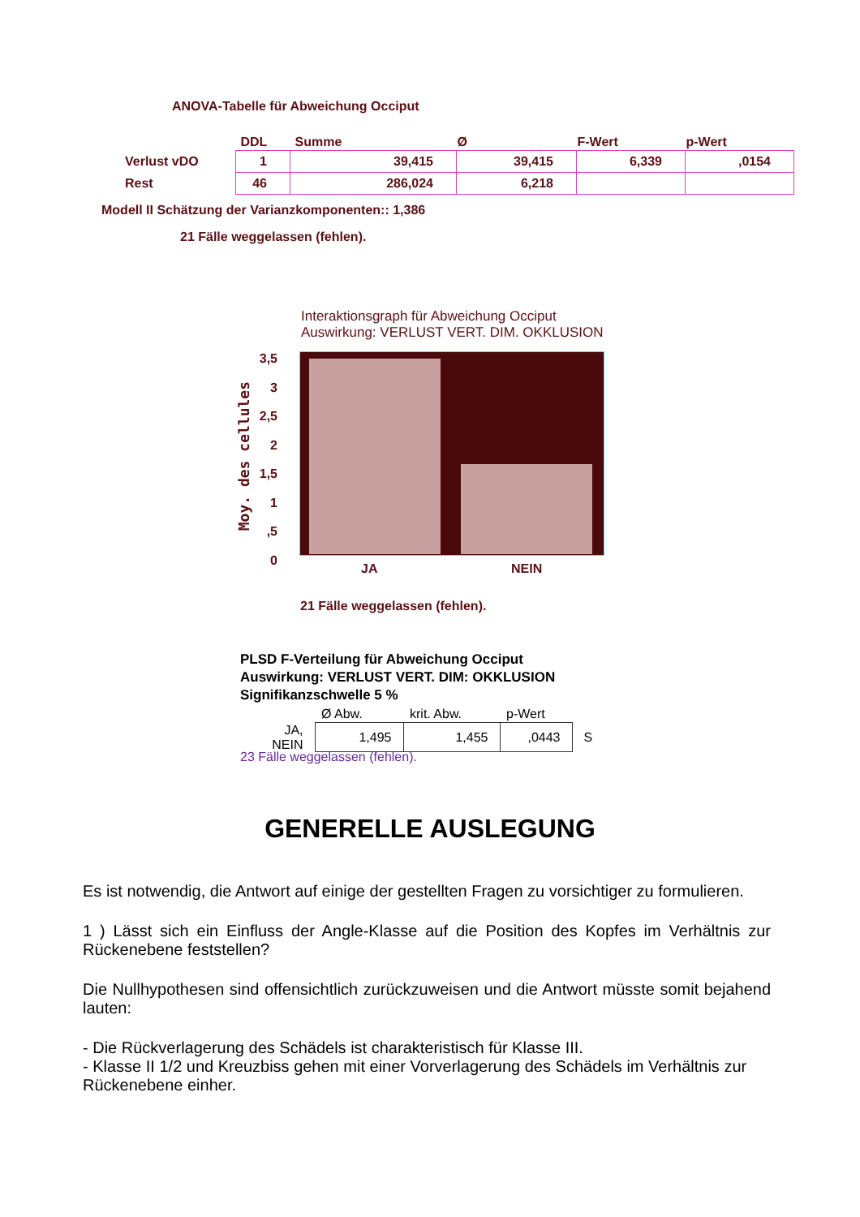ANOVA-Tabelle für Abweichung Occiput
| | DDL | Summe | Ø | F-Wert | p-Wert |
| --- | --- | --- | --- | --- | --- |
| Verlust vDO | 1 | 39,415 | 39,415 | 6,339 | ,0154 |
| Rest | 46 | 286,024 | 6,218 | | |
Modell II Schätzung der Varianzkomponenten:: 1,386
21 Fälle weggelassen (fehlen).
Interaktionsgraph für Abweichung Occiput
Auswirkung: VERLUST VERT. DIM. OKKLUSION
Moy. des cellules
3,5
3
2,5
2
1,5
1
,5
0
JA NEIN
21 Fälle weggelassen (fehlen).
PLSD F-Verteilung für Abweichung Occiput
Auswirkung: VERLUST VERT. DIM: OKKLUSION
Signifikanzschwelle 5 %
| | Ø Abw. | krit. Abw. | p-Wert | |
| --- | --- | --- | --- | --- |
| JA, NEIN | 1,495 | 1,455 | ,0443 | S |
23 Fälle weggelassen (fehlen).
GENERELLE AUSLEGUNG
Es ist notwendig, die Antwort auf einige der gestellten Fragen zu vorsichtiger zu formulieren.
1 ) Lässt sich ein Einfluss der Angle-Klasse auf die Position des Kopfes im Verhältnis zur Rückenebene feststellen?
Die Nullhypothesen sind offensichtlich zurückzuweisen und die Antwort müsste somit bejahend lauten:
- Die Rückverlagerung des Schädels ist charakteristisch für Klasse III.
- Klasse II 1/2 und Kreuzbiss gehen mit einer Vorverlagerung des Schädels im Verhältnis zur Rückenebene einher.